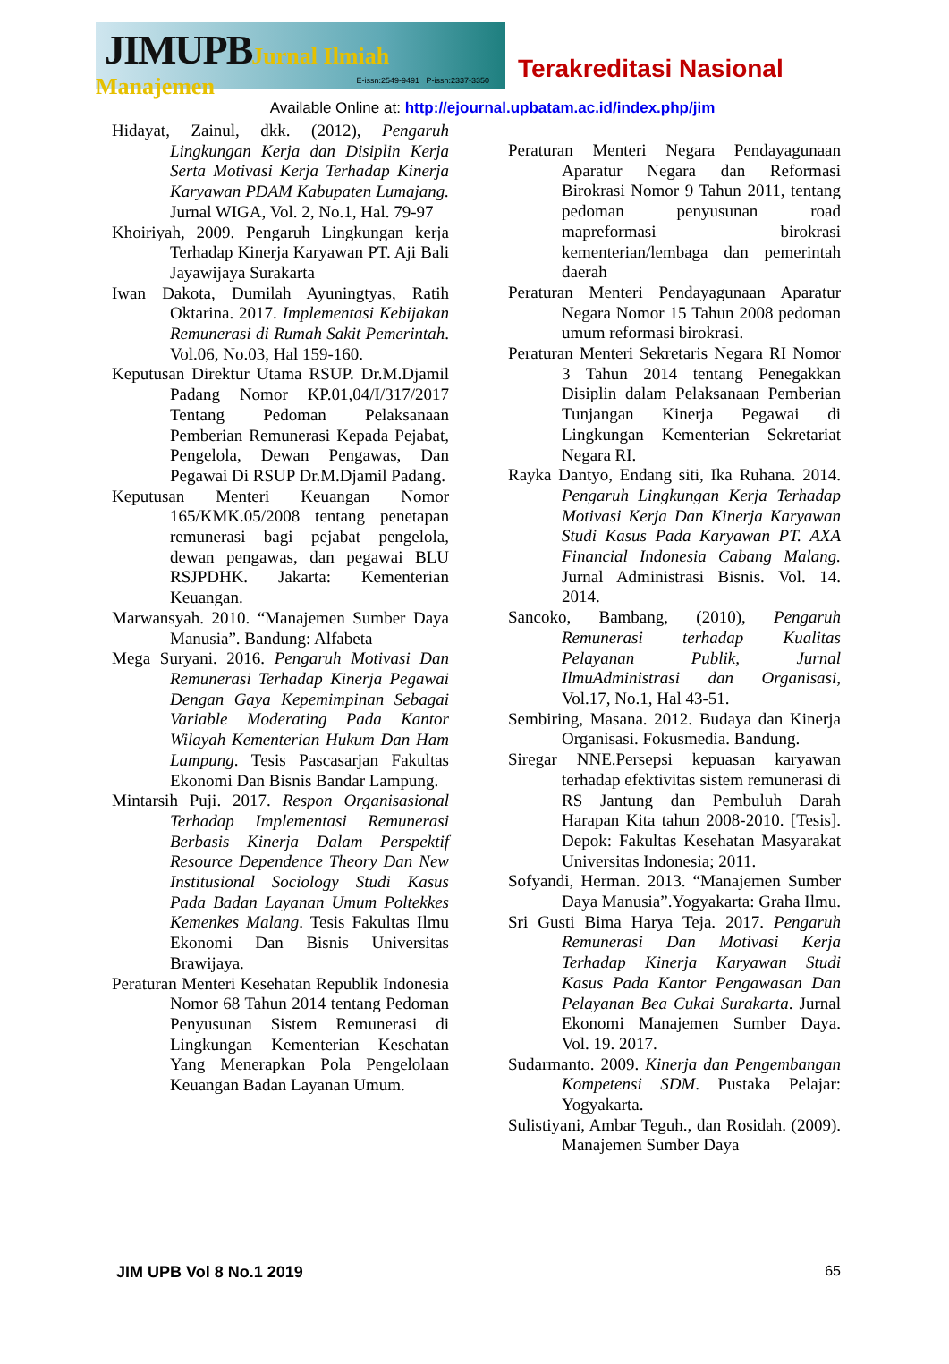JIMUPB Jurnal Ilmiah Manajemen
E-issn:2549-9491 P-issn:2337-3350
Terakreditasi Nasional
Available Online at: http://ejournal.upbatam.ac.id/index.php/jim
Hidayat, Zainul, dkk. (2012), Pengaruh Lingkungan Kerja dan Disiplin Kerja Serta Motivasi Kerja Terhadap Kinerja Karyawan PDAM Kabupaten Lumajang. Jurnal WIGA, Vol. 2, No.1, Hal. 79-97
Khoiriyah, 2009. Pengaruh Lingkungan kerja Terhadap Kinerja Karyawan PT. Aji Bali Jayawijaya Surakarta
Iwan Dakota, Dumilah Ayuningtyas, Ratih Oktarina. 2017. Implementasi Kebijakan Remunerasi di Rumah Sakit Pemerintah. Vol.06, No.03, Hal 159-160.
Keputusan Direktur Utama RSUP. Dr.M.Djamil Padang Nomor KP.01,04/I/317/2017 Tentang Pedoman Pelaksanaan Pemberian Remunerasi Kepada Pejabat, Pengelola, Dewan Pengawas, Dan Pegawai Di RSUP Dr.M.Djamil Padang.
Keputusan Menteri Keuangan Nomor 165/KMK.05/2008 tentang penetapan remunerasi bagi pejabat pengelola, dewan pengawas, dan pegawai BLU RSJPDHK. Jakarta: Kementerian Keuangan.
Marwansyah. 2010. “Manajemen Sumber Daya Manusia”. Bandung: Alfabeta
Mega Suryani. 2016. Pengaruh Motivasi Dan Remunerasi Terhadap Kinerja Pegawai Dengan Gaya Kepemimpinan Sebagai Variable Moderating Pada Kantor Wilayah Kementerian Hukum Dan Ham Lampung. Tesis Pascasarjan Fakultas Ekonomi Dan Bisnis Bandar Lampung.
Mintarsih Puji. 2017. Respon Organisasional Terhadap Implementasi Remunerasi Berbasis Kinerja Dalam Perspektif Resource Dependence Theory Dan New Institusional Sociology Studi Kasus Pada Badan Layanan Umum Poltekkes Kemenkes Malang. Tesis Fakultas Ilmu Ekonomi Dan Bisnis Universitas Brawijaya.
Peraturan Menteri Kesehatan Republik Indonesia Nomor 68 Tahun 2014 tentang Pedoman Penyusunan Sistem Remunerasi di Lingkungan Kementerian Kesehatan Yang Menerapkan Pola Pengelolaan Keuangan Badan Layanan Umum.
Peraturan Menteri Negara Pendayagunaan Aparatur Negara dan Reformasi Birokrasi Nomor 9 Tahun 2011, tentang pedoman penyusunan road mapreformasi birokrasi kementerian/lembaga dan pemerintah daerah
Peraturan Menteri Pendayagunaan Aparatur Negara Nomor 15 Tahun 2008 pedoman umum reformasi birokrasi.
Peraturan Menteri Sekretaris Negara RI Nomor 3 Tahun 2014 tentang Penegakkan Disiplin dalam Pelaksanaan Pemberian Tunjangan Kinerja Pegawai di Lingkungan Kementerian Sekretariat Negara RI.
Rayka Dantyo, Endang siti, Ika Ruhana. 2014. Pengaruh Lingkungan Kerja Terhadap Motivasi Kerja Dan Kinerja Karyawan Studi Kasus Pada Karyawan PT. AXA Financial Indonesia Cabang Malang. Jurnal Administrasi Bisnis. Vol. 14. 2014.
Sancoko, Bambang, (2010), Pengaruh Remunerasi terhadap Kualitas Pelayanan Publik, Jurnal IlmuAdministrasi dan Organisasi, Vol.17, No.1, Hal 43-51.
Sembiring, Masana. 2012. Budaya dan Kinerja Organisasi. Fokusmedia. Bandung.
Siregar NNE.Persepsi kepuasan karyawan terhadap efektivitas sistem remunerasi di RS Jantung dan Pembuluh Darah Harapan Kita tahun 2008-2010. [Tesis]. Depok: Fakultas Kesehatan Masyarakat Universitas Indonesia; 2011.
Sofyandi, Herman. 2013. “Manajemen Sumber Daya Manusia”.Yogyakarta: Graha Ilmu.
Sri Gusti Bima Harya Teja. 2017. Pengaruh Remunerasi Dan Motivasi Kerja Terhadap Kinerja Karyawan Studi Kasus Pada Kantor Pengawasan Dan Pelayanan Bea Cukai Surakarta. Jurnal Ekonomi Manajemen Sumber Daya. Vol. 19. 2017.
Sudarmanto. 2009. Kinerja dan Pengembangan Kompetensi SDM. Pustaka Pelajar: Yogyakarta.
Sulistiyani, Ambar Teguh., dan Rosidah. (2009). Manajemen Sumber Daya
JIM UPB Vol 8 No.1 2019 65